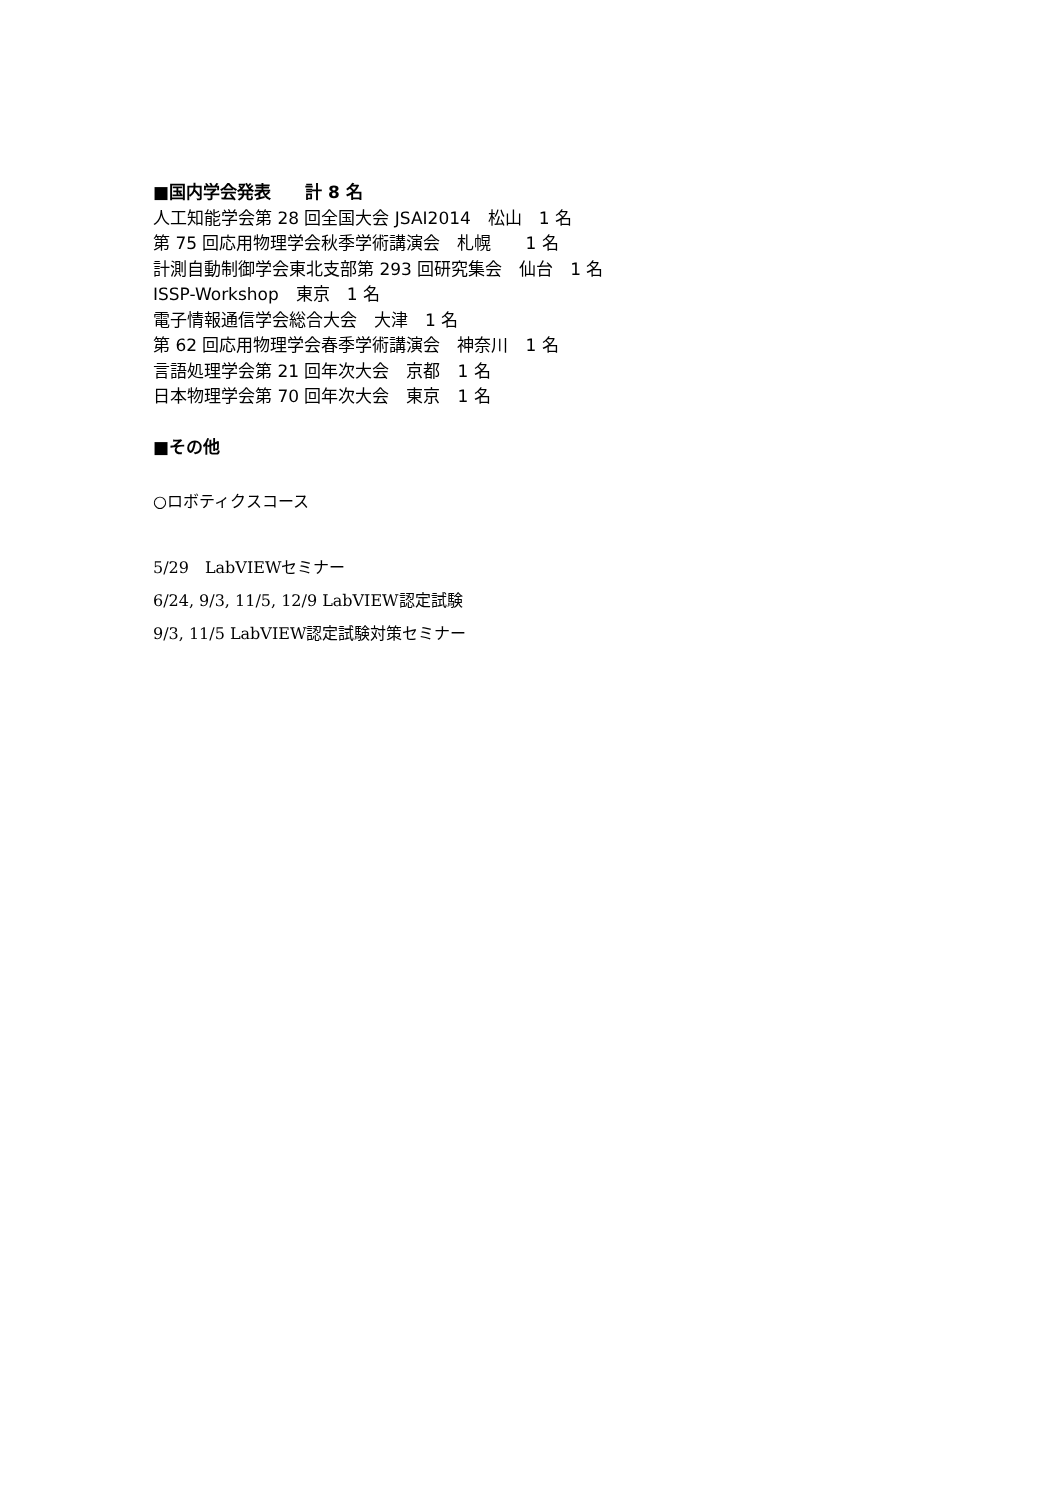■国内学会発表　　計 8 名
人工知能学会第 28 回全国大会 JSAI2014　松山　1 名
第 75 回応用物理学会秋季学術講演会　札幌　　1 名
計測自動制御学会東北支部第 293 回研究集会　仙台　1 名
ISSP-Workshop　東京　1 名
電子情報通信学会総合大会　大津　1 名
第 62 回応用物理学会春季学術講演会　神奈川　1 名
言語処理学会第 21 回年次大会　京都　1 名
日本物理学会第 70 回年次大会　東京　1 名
■その他
○ロボティクスコース
5/29　LabVIEWセミナー
6/24, 9/3, 11/5, 12/9 LabVIEW認定試験
9/3, 11/5 LabVIEW認定試験対策セミナー